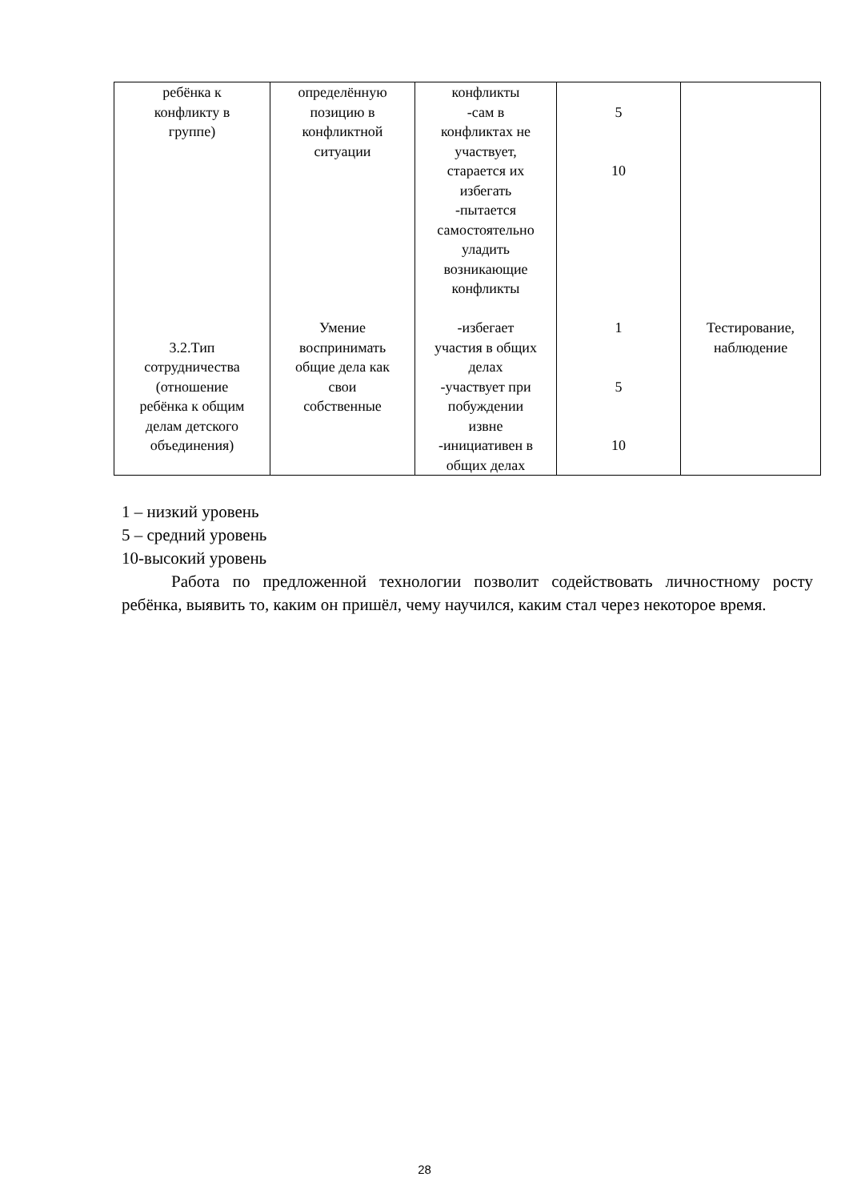| ребёнка к конфликту в группе) 3.2.Тип сотрудничества (отношение ребёнка к общим делам детского объединения) | определённую позицию в конфликтной ситуации Умение воспринимать общие дела как свои собственные | конфликты -сам в конфликтах не участвует, старается их избегать -пытается самостоятельно уладить возникающие конфликты -избегает участия в общих делах -участвует при побуждении извне -инициативен в общих делах | 5 10 1 5 10 | Тестирование, наблюдение |
1 – низкий уровень
5 – средний уровень
10-высокий уровень
Работа по предложенной технологии позволит содействовать личностному росту ребёнка, выявить то, каким он пришёл, чему научился, каким стал через некоторое время.
28